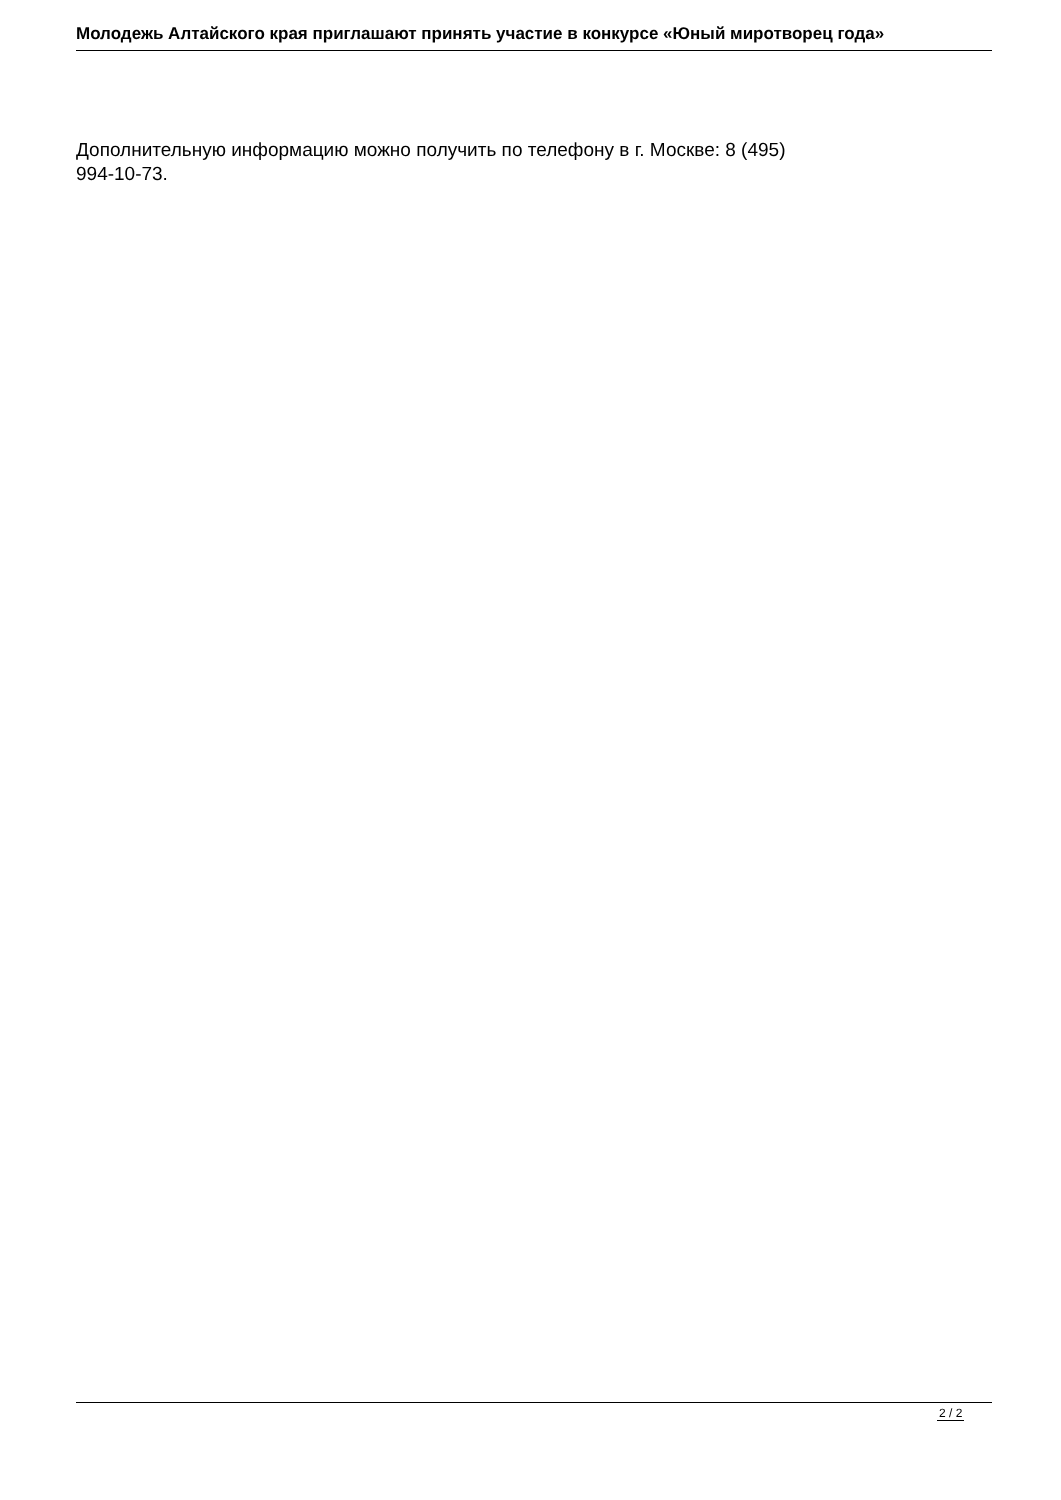Молодежь Алтайского края приглашают принять участие в конкурсе «Юный миротворец года»
Дополнительную информацию можно получить по телефону в г. Москве: 8 (495)
994-10-73.
2 / 2